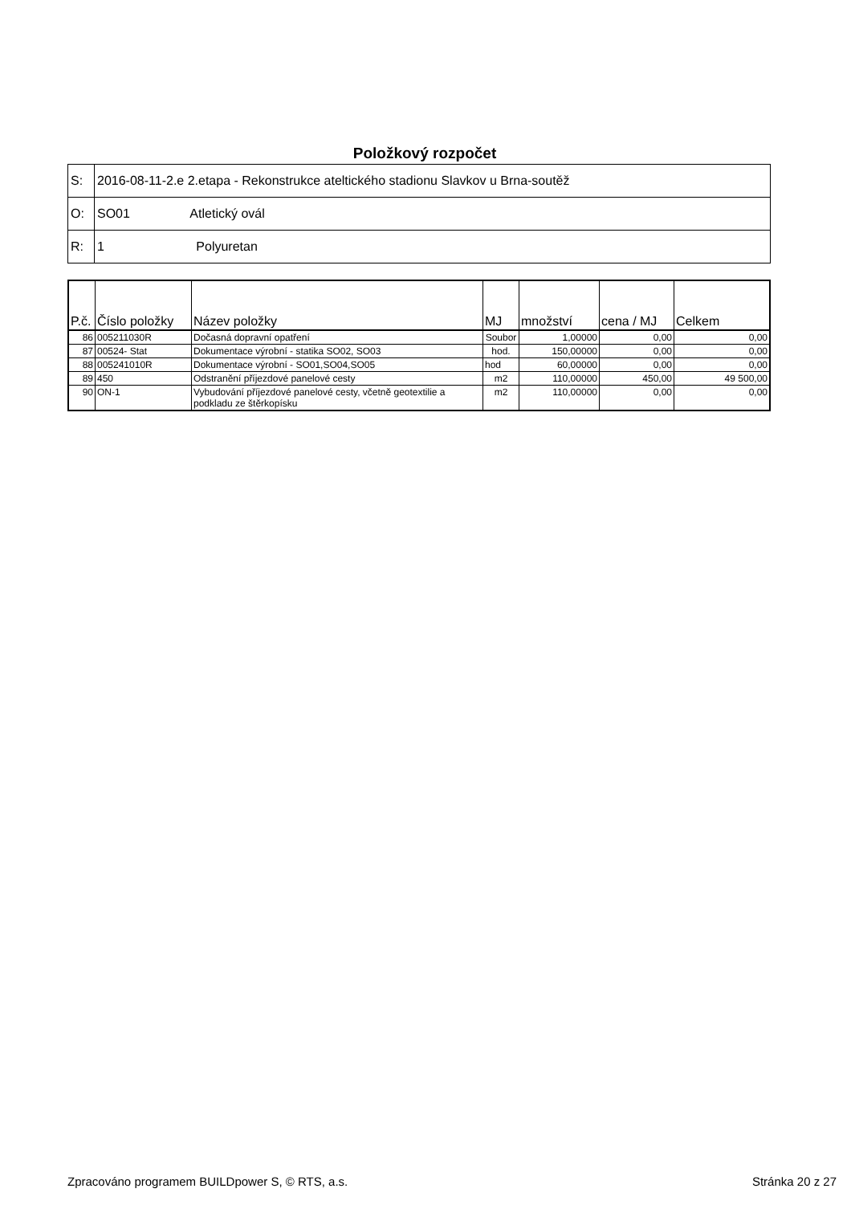Položkový rozpočet
| S: | 2016-08-11-2.e 2.etapa - Rekonstrukce ateltického stadionu Slavkov u Brna-soutěž |
| O: | SO01 Atletický ovál |
| R: | 1 Polyuretan |
| P.č. | Číslo položky | Název položky | MJ | množství | cena / MJ | Celkem |
| --- | --- | --- | --- | --- | --- | --- |
| 86 | 005211030R | Dočasná dopravní opatření | Soubor | 1,00000 | 0,00 | 0,00 |
| 87 | 00524- Stat | Dokumentace výrobní - statika SO02, SO03 | hod. | 150,00000 | 0,00 | 0,00 |
| 88 | 005241010R | Dokumentace výrobní - SO01,SO04,SO05 | hod | 60,00000 | 0,00 | 0,00 |
| 89 | 450 | Odstranění příjezdové panelové cesty | m2 | 110,00000 | 450,00 | 49 500,00 |
| 90 | ON-1 | Vybudování příjezdové panelové cesty, včetně geotextilie a podkladu ze štěrkopísku | m2 | 110,00000 | 0,00 | 0,00 |
Zpracováno programem BUILDpower S, © RTS, a.s. Stránka 20 z 27